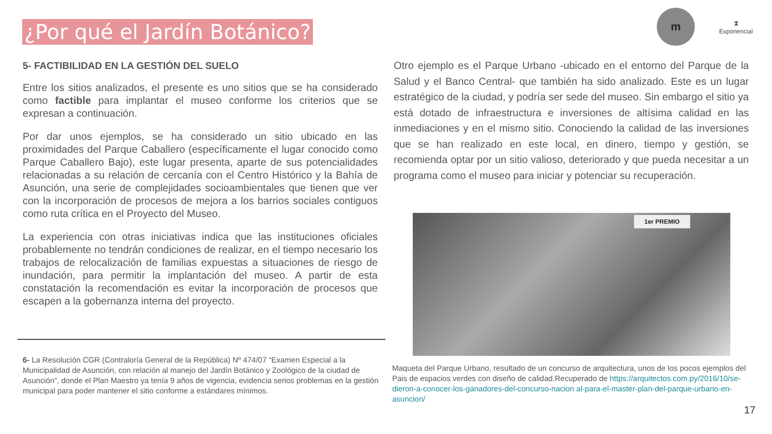¿Por qué el Jardín Botánico?
m
⧗
Exponencial
5- FACTIBILIDAD EN LA GESTIÓN DEL SUELO
Entre los sitios analizados, el presente es uno sitios que se ha considerado como factible para implantar el museo conforme los criterios que se expresan a continuación.
Por dar unos ejemplos, se ha considerado un sitio ubicado en las proximidades del Parque Caballero (específicamente el lugar conocido como Parque Caballero Bajo), este lugar presenta, aparte de sus potencialidades relacionadas a su relación de cercanía con el Centro Histórico y la Bahía de Asunción, una serie de complejidades socioambientales que tienen que ver con la incorporación de procesos de mejora a los barrios sociales contiguos como ruta crítica en el Proyecto del Museo.
La experiencia con otras iniciativas indica que las instituciones oficiales probablemente no tendrán condiciones de realizar, en el tiempo necesario los trabajos de relocalización de familias expuestas a situaciones de riesgo de inundación, para permitir la implantación del museo. A partir de esta constatación la recomendación es evitar la incorporación de procesos que escapen a la gobernanza interna del proyecto.
6- La Resolución CGR (Contraloría General de la República) Nº 474/07 “Examen Especial a la Municipalidad de Asunción, con relación al manejo del Jardín Botánico y Zoológico de la ciudad de Asunción”, donde el Plan Maestro ya tenía 9 años de vigencia, evidencia serios problemas en la gestión municipal para poder mantener el sitio conforme a estándares mínimos.
Otro ejemplo es el Parque Urbano -ubicado en el entorno del Parque de la Salud y el Banco Central- que también ha sido analizado. Este es un lugar estratégico de la ciudad, y podría ser sede del museo. Sin embargo el sitio ya está dotado de infraestructura e inversiones de altísima calidad en las inmediaciones y en el mismo sitio. Conociendo la calidad de las inversiones que se han realizado en este local, en dinero, tiempo y gestión, se recomienda optar por un sitio valioso, deteriorado y que pueda necesitar a un programa como el museo para iniciar y potenciar su recuperación.
1er PREMIO
Maqueta del Parque Urbano, resultado de un concurso de arquitectura, unos de los pocos ejemplos del Pais de espacios verdes con diseño de calidad.Recuperado de https://arquitectos.com.py/2016/10/se-dieron-a-conocer-los-ganadores-del-concurso-nacion al-para-el-master-plan-del-parque-urbano-en-asuncion/
17